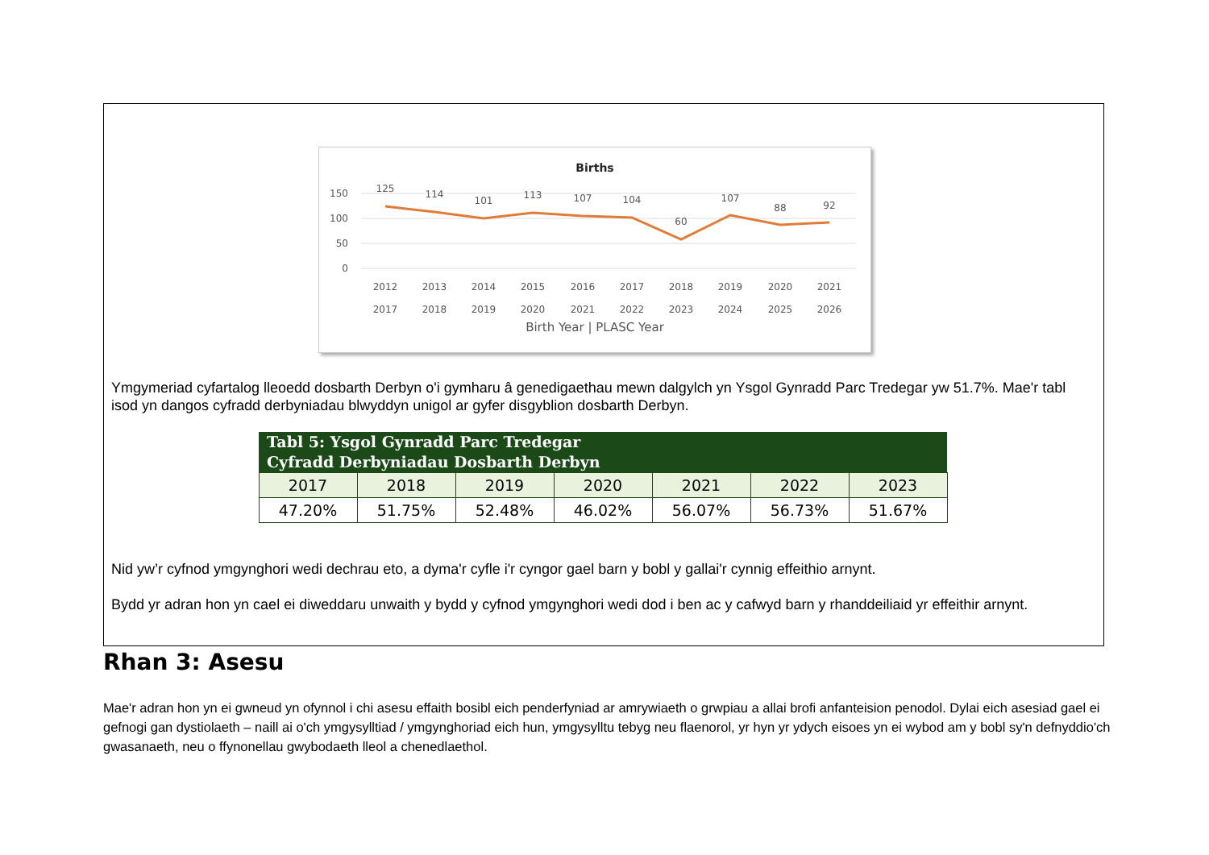Births
150
100
50
0
125
114
101
113
107
104
60
107
88
92
2012
2013
2014
2015
2016
2017
2018
2019
2020
2021
2017
2018
2019
2020
2021
2022
2023
2024
2025
2026
Birth Year | PLASC Year
Ymgymeriad cyfartalog lleoedd dosbarth Derbyn o'i gymharu â genedigaethau mewn dalgylch yn Ysgol Gynradd Parc Tredegar yw 51.7%. Mae'r tabl isod yn dangos cyfradd derbyniadau blwyddyn unigol ar gyfer disgyblion dosbarth Derbyn.
| Tabl 5: Ysgol Gynradd Parc Tredegar Cyfradd Derbyniadau Dosbarth Derbyn | | | | | | |
| --- | --- | --- | --- | --- | --- | --- |
| 2017 | 2018 | 2019 | 2020 | 2021 | 2022 | 2023 |
| 47.20% | 51.75% | 52.48% | 46.02% | 56.07% | 56.73% | 51.67% |
Nid yw’r cyfnod ymgynghori wedi dechrau eto, a dyma'r cyfle i'r cyngor gael barn y bobl y gallai'r cynnig effeithio arnynt.
Bydd yr adran hon yn cael ei diweddaru unwaith y bydd y cyfnod ymgynghori wedi dod i ben ac y cafwyd barn y rhanddeiliaid yr effeithir arnynt.
Rhan 3: Asesu
Mae'r adran hon yn ei gwneud yn ofynnol i chi asesu effaith bosibl eich penderfyniad ar amrywiaeth o grwpiau a allai brofi anfanteision penodol. Dylai eich asesiad gael ei gefnogi gan dystiolaeth – naill ai o'ch ymgysylltiad / ymgynghoriad eich hun, ymgysylltu tebyg neu flaenorol, yr hyn yr ydych eisoes yn ei wybod am y bobl sy'n defnyddio'ch gwasanaeth, neu o ffynonellau gwybodaeth lleol a chenedlaethol.